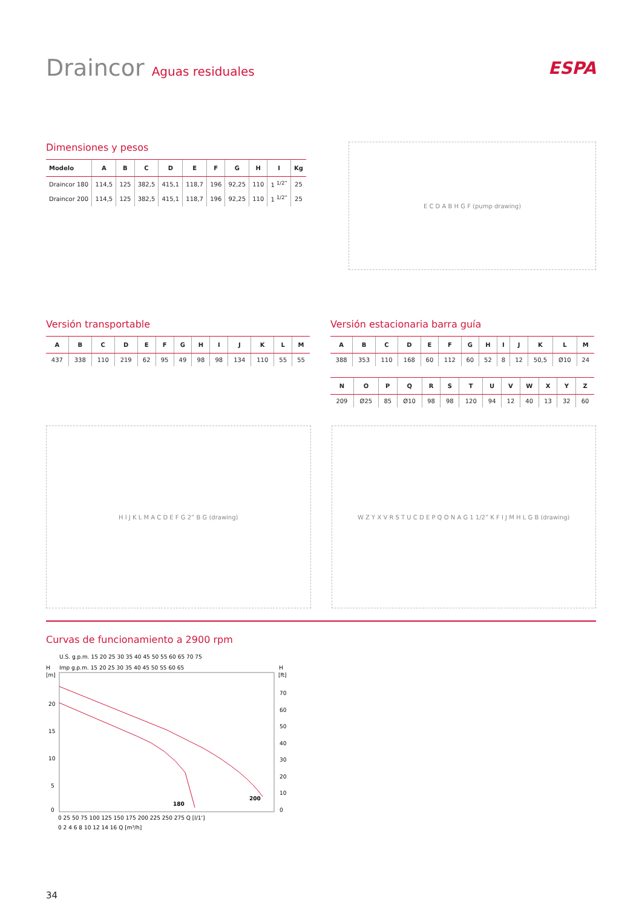Draincor Aguas residuales
ESPA
Dimensiones y pesos
| Modelo | A | B | C | D | E | F | G | H | I | Kg |
| --- | --- | --- | --- | --- | --- | --- | --- | --- | --- | --- |
| Draincor 180 | 114,5 | 125 | 382,5 | 415,1 | 118,7 | 196 | 92,25 | 110 | 1 <sup>1/2”</sup> | 25 |
| Draincor 200 | 114,5 | 125 | 382,5 | 415,1 | 118,7 | 196 | 92,25 | 110 | 1 <sup>1/2”</sup> | 25 |
E C D A B H G F (pump drawing)
Versión transportable
| A | B | C | D | E | F | G | H | I | J | K | L | M |
| --- | --- | --- | --- | --- | --- | --- | --- | --- | --- | --- | --- | --- |
| 437 | 338 | 110 | 219 | 62 | 95 | 49 | 98 | 98 | 134 | 110 | 55 | 55 |
Versión estacionaria barra guía
| A | B | C | D | E | F | G | H | I | J | K | L | M |
| --- | --- | --- | --- | --- | --- | --- | --- | --- | --- | --- | --- | --- |
| 388 | 353 | 110 | 168 | 60 | 112 | 60 | 52 | 8 | 12 | 50,5 | Ø10 | 24 |
| N | O | P | Q | R | S | T | U | V | W | X | Y | Z |
| --- | --- | --- | --- | --- | --- | --- | --- | --- | --- | --- | --- | --- |
| 209 | Ø25 | 85 | Ø10 | 98 | 98 | 120 | 94 | 12 | 40 | 13 | 32 | 60 |
H I J K L M A C D E F G 2” B G (drawing) W Z Y X V R S T U C D E P Q O N A G 1 1/2” K F I J M H L G B (drawing)
Curvas de funcionamiento a 2900 rpm
U.S. g.p.m. 15 20 25 30 35 40 45 50 55 60 65 70 75
H
Imp g.p.m. 15 20 25 30 35 40 45 50 55 60 65
H
[m]
[ft]
180
200
20
15
10
5
0
70
60
50
40
30
20
10
0
0 25 50 75 100 125 150 175 200 225 250 275 Q [l/1']
0 2 4 6 8 10 12 14 16 Q [m³/h]
34